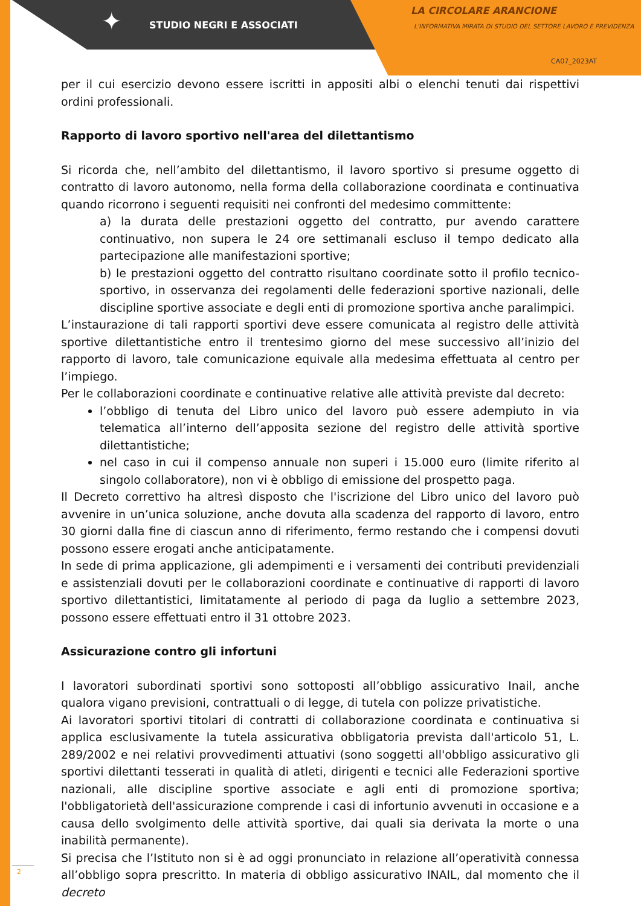✦ STUDIO NEGRI E ASSOCIATI
LA CIRCOLARE ARANCIONE
L'INFORMATIVA MIRATA DI STUDIO DEL SETTORE LAVORO E PREVIDENZA
CA07_2023AT
per il cui esercizio devono essere iscritti in appositi albi o elenchi tenuti dai rispettivi ordini professionali.
Rapporto di lavoro sportivo nell'area del dilettantismo
Si ricorda che, nell’ambito del dilettantismo, il lavoro sportivo si presume oggetto di contratto di lavoro autonomo, nella forma della collaborazione coordinata e continuativa quando ricorrono i seguenti requisiti nei confronti del medesimo committente:
a) la durata delle prestazioni oggetto del contratto, pur avendo carattere continuativo, non supera le 24 ore settimanali escluso il tempo dedicato alla partecipazione alle manifestazioni sportive;
b) le prestazioni oggetto del contratto risultano coordinate sotto il profilo tecnico-sportivo, in osservanza dei regolamenti delle federazioni sportive nazionali, delle discipline sportive associate e degli enti di promozione sportiva anche paralimpici.
L’instaurazione di tali rapporti sportivi deve essere comunicata al registro delle attività sportive dilettantistiche entro il trentesimo giorno del mese successivo all’inizio del rapporto di lavoro, tale comunicazione equivale alla medesima effettuata al centro per l’impiego.
Per le collaborazioni coordinate e continuative relative alle attività previste dal decreto:
l’obbligo di tenuta del Libro unico del lavoro può essere adempiuto in via telematica all’interno dell’apposita sezione del registro delle attività sportive dilettantistiche;
nel caso in cui il compenso annuale non superi i 15.000 euro (limite riferito al singolo collaboratore), non vi è obbligo di emissione del prospetto paga.
Il Decreto correttivo ha altresì disposto che l'iscrizione del Libro unico del lavoro può avvenire in un’unica soluzione, anche dovuta alla scadenza del rapporto di lavoro, entro 30 giorni dalla fine di ciascun anno di riferimento, fermo restando che i compensi dovuti possono essere erogati anche anticipatamente.
In sede di prima applicazione, gli adempimenti e i versamenti dei contributi previdenziali e assistenziali dovuti per le collaborazioni coordinate e continuative di rapporti di lavoro sportivo dilettantistici, limitatamente al periodo di paga da luglio a settembre 2023, possono essere effettuati entro il 31 ottobre 2023.
Assicurazione contro gli infortuni
I lavoratori subordinati sportivi sono sottoposti all’obbligo assicurativo Inail, anche qualora vigano previsioni, contrattuali o di legge, di tutela con polizze privatistiche.
Ai lavoratori sportivi titolari di contratti di collaborazione coordinata e continuativa si applica esclusivamente la tutela assicurativa obbligatoria prevista dall'articolo 51, L. 289/2002 e nei relativi provvedimenti attuativi (sono soggetti all'obbligo assicurativo gli sportivi dilettanti tesserati in qualità di atleti, dirigenti e tecnici alle Federazioni sportive nazionali, alle discipline sportive associate e agli enti di promozione sportiva; l'obbligatorietà dell'assicurazione comprende i casi di infortunio avvenuti in occasione e a causa dello svolgimento delle attività sportive, dai quali sia derivata la morte o una inabilità permanente).
Si precisa che l’Istituto non si è ad oggi pronunciato in relazione all’operatività connessa all’obbligo sopra prescritto. In materia di obbligo assicurativo INAIL, dal momento che il decreto
2